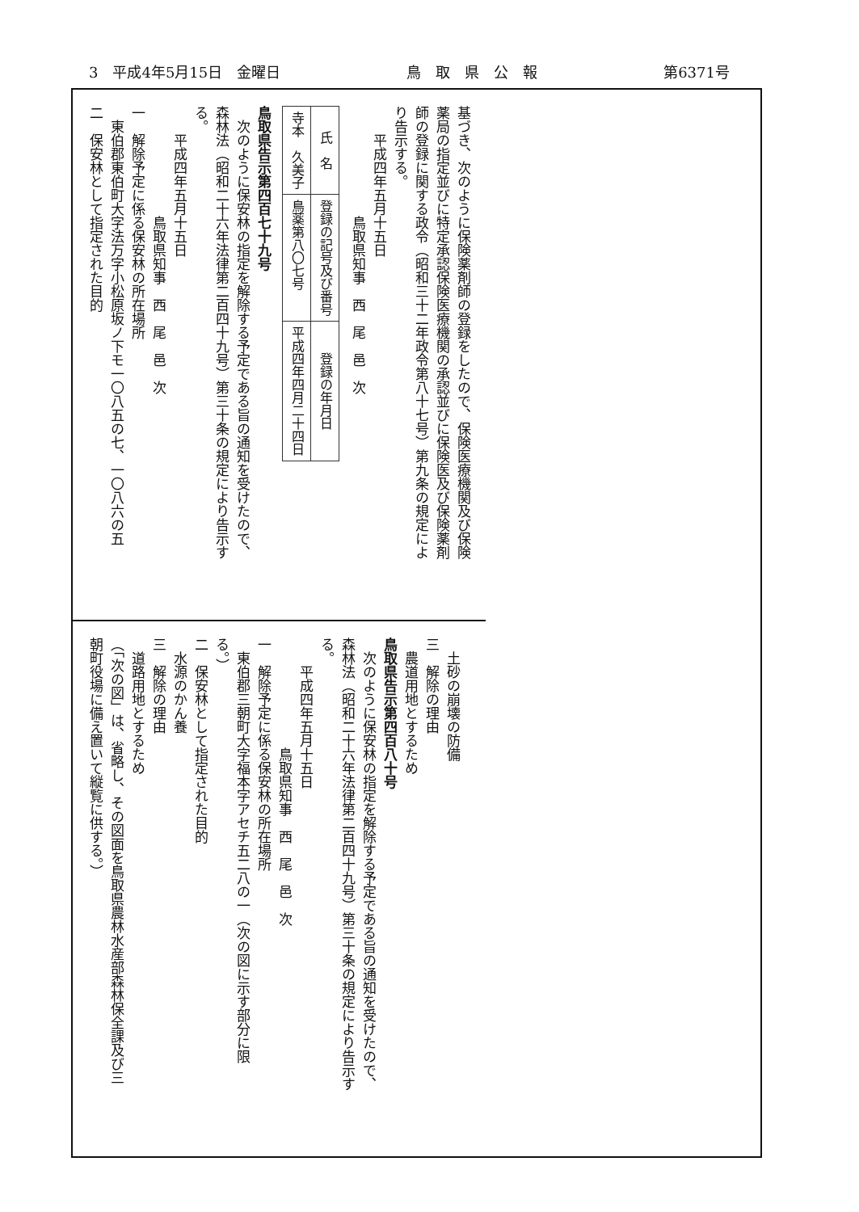3　平成4年5月15日　金曜日 鳥　取　県　公　報 第6371号
基づき、次のように保険薬剤師の登録をしたので、保険医療機関及び保険
薬局の指定並びに特定承認保険医療機関の承認並びに保険医及び保険薬剤
師の登録に関する政令（昭和三十二年政令第八十七号）第九条の規定によ
り告示する。
　　平成四年五月十五日
　　　　　　　　鳥取県知事　西　尾　邑　次
| 氏 名 | 登録の記号及び番号 | 登録の年月日 |
| --- | --- | --- |
| 寺本 久美子 | 鳥薬第八〇七号 | 平成四年四月二十四日 |
鳥取県告示第四百七十九号
　次のように保安林の指定を解除する予定である旨の通知を受けたので、
森林法（昭和二十六年法律第二百四十九号）第三十条の規定により告示す
る。
　　平成四年五月十五日
　　　　　　　　鳥取県知事　西　尾　邑　次
一　解除予定に係る保安林の所在場所
　東伯郡東伯町大字法万字小松原坂ノ下モ一〇八五の七、一〇八六の五
二　保安林として指定された目的
　土砂の崩壊の防備
三　解除の理由
　農道用地とするため
鳥取県告示第四百八十号
　次のように保安林の指定を解除する予定である旨の通知を受けたので、
森林法（昭和二十六年法律第二百四十九号）第三十条の規定により告示す
る。
　　平成四年五月十五日
　　　　　　　　鳥取県知事　西　尾　邑　次
一　解除予定に係る保安林の所在場所
　東伯郡三朝町大字福本字アセチ五二八の一（次の図に示す部分に限
る。）
二　保安林として指定された目的
　水源のかん養
三　解除の理由
　道路用地とするため
（「次の図」は、省略し、その図面を鳥取県農林水産部森林保全課及び三
朝町役場に備え置いて縦覧に供する。）